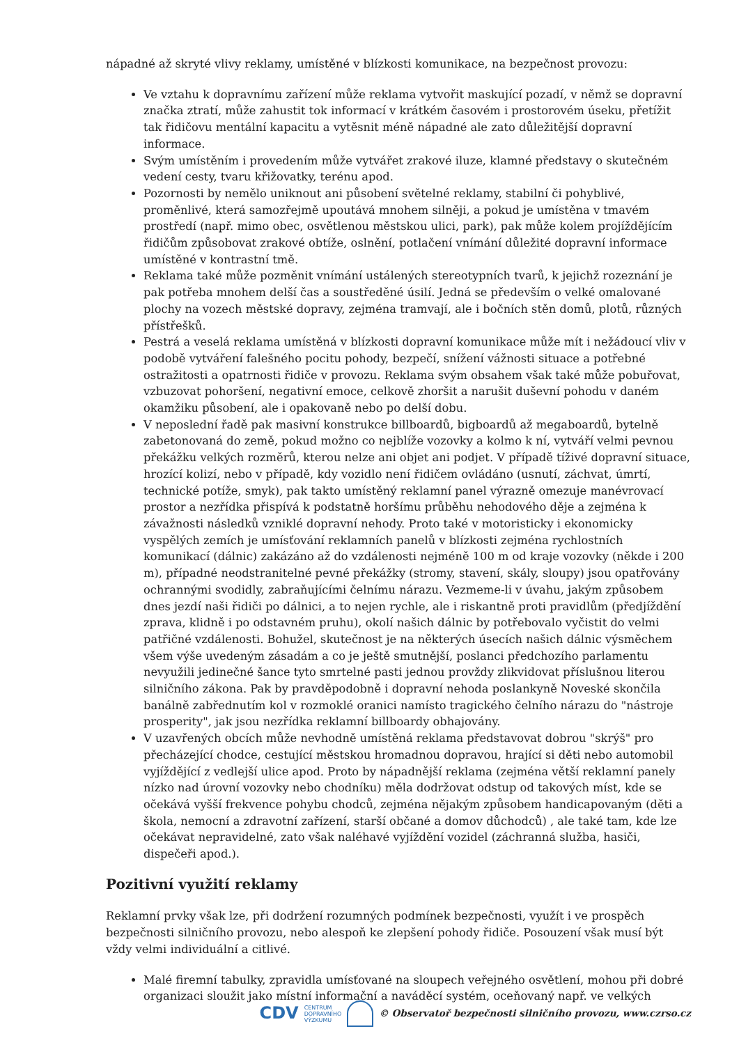nápadné až skryté vlivy reklamy, umístěné v blízkosti komunikace, na bezpečnost provozu:
Ve vztahu k dopravnímu zařízení může reklama vytvořit maskující pozadí, v němž se dopravní značka ztratí, může zahustit tok informací v krátkém časovém i prostorovém úseku, přetížit tak řidičovu mentální kapacitu a vytěsnit méně nápadné ale zato důležitější dopravní informace.
Svým umístěním i provedením může vytvářet zrakové iluze, klamné představy o skutečném vedení cesty, tvaru křižovatky, terénu apod.
Pozornosti by nemělo uniknout ani působení světelné reklamy, stabilní či pohyblivé, proměnlivé, která samozřejmě upoutává mnohem silněji, a pokud je umístěna v tmavém prostředí (např. mimo obec, osvětlenou městskou ulici, park), pak může kolem projíždějícím řidičům způsobovat zrakové obtíže, oslnění, potlačení vnímání důležité dopravní informace umístěné v kontrastní tmě.
Reklama také může pozměnit vnímání ustálených stereotypních tvarů, k jejichž rozeznání je pak potřeba mnohem delší čas a soustředěné úsilí. Jedná se především o velké omalované plochy na vozech městské dopravy, zejména tramvají, ale i bočních stěn domů, plotů, různých přístřešků.
Pestrá a veselá reklama umístěná v blízkosti dopravní komunikace může mít i nežádoucí vliv v podobě vytváření falešného pocitu pohody, bezpečí, snížení vážnosti situace a potřebné ostražitosti a opatrnosti řidiče v provozu. Reklama svým obsahem však také může pobuřovat, vzbuzovat pohoršení, negativní emoce, celkově zhoršit a narušit duševní pohodu v daném okamžiku působení, ale i opakovaně nebo po delší dobu.
V neposlední řadě pak masivní konstrukce billboardů, bigboardů až megaboardů, bytelně zabetonovaná do země, pokud možno co nejblíže vozovky a kolmo k ní, vytváří velmi pevnou překážku velkých rozměrů, kterou nelze ani objet ani podjet. V případě tíživé dopravní situace, hrozící kolizí, nebo v případě, kdy vozidlo není řidičem ovládáno (usnutí, záchvat, úmrtí, technické potíže, smyk), pak takto umístěný reklamní panel výrazně omezuje manévrovací prostor a nezřídka přispívá k podstatně horšímu průběhu nehodového děje a zejména k závažnosti následků vzniklé dopravní nehody. Proto také v motoristicky i ekonomicky vyspělých zemích je umísťování reklamních panelů v blízkosti zejména rychlostních komunikací (dálnic) zakázáno až do vzdálenosti nejméně 100 m od kraje vozovky (někde i 200 m), případné neodstranitelné pevné překážky (stromy, stavení, skály, sloupy) jsou opatřovány ochrannými svodidly, zabraňujícími čelnímu nárazu. Vezmeme-li v úvahu, jakým způsobem dnes jezdí naši řidiči po dálnici, a to nejen rychle, ale i riskantně proti pravidlům (předjíždění zprava, klidně i po odstavném pruhu), okolí našich dálnic by potřebovalo vyčistit do velmi patřičné vzdálenosti. Bohužel, skutečnost je na některých úsecích našich dálnic výsměchem všem výše uvedeným zásadám a co je ještě smutnější, poslanci předchozího parlamentu nevyužili jedinečné šance tyto smrtelné pasti jednou provždy zlikvidovat příslušnou literou silničního zákona. Pak by pravděpodobně i dopravní nehoda poslankyně Noveské skončila banálně zabřednutím kol v rozmoklé oranici namísto tragického čelního nárazu do "nástroje prosperity", jak jsou nezřídka reklamní billboardy obhajovány.
V uzavřených obcích může nevhodně umístěná reklama představovat dobrou "skrýš" pro přecházející chodce, cestující městskou hromadnou dopravou, hrající si děti nebo automobil vyjíždějící z vedlejší ulice apod. Proto by nápadnější reklama (zejména větší reklamní panely nízko nad úrovní vozovky nebo chodníku) měla dodržovat odstup od takových míst, kde se očekává vyšší frekvence pohybu chodců, zejména nějakým způsobem handicapovaným (děti a škola, nemocní a zdravotní zařízení, starší občané a domov důchodců) , ale také tam, kde lze očekávat nepravidelné, zato však naléhavé vyjíždění vozidel (záchranná služba, hasiči, dispečeři apod.).
Pozitivní využití reklamy
Reklamní prvky však lze, při dodržení rozumných podmínek bezpečnosti, využít i ve prospěch bezpečnosti silničního provozu, nebo alespoň ke zlepšení pohody řidiče. Posouzení však musí být vždy velmi individuální a citlivé.
Malé firemní tabulky, zpravidla umísťované na sloupech veřejného osvětlení, mohou při dobré organizaci sloužit jako místní informační a naváděcí systém, oceňovaný např. ve velkých
CDV CENTRUM
DOPRAVNÍHO
VÝZKUMU © Observatoř bezpečnosti silničního provozu, www.czrso.cz